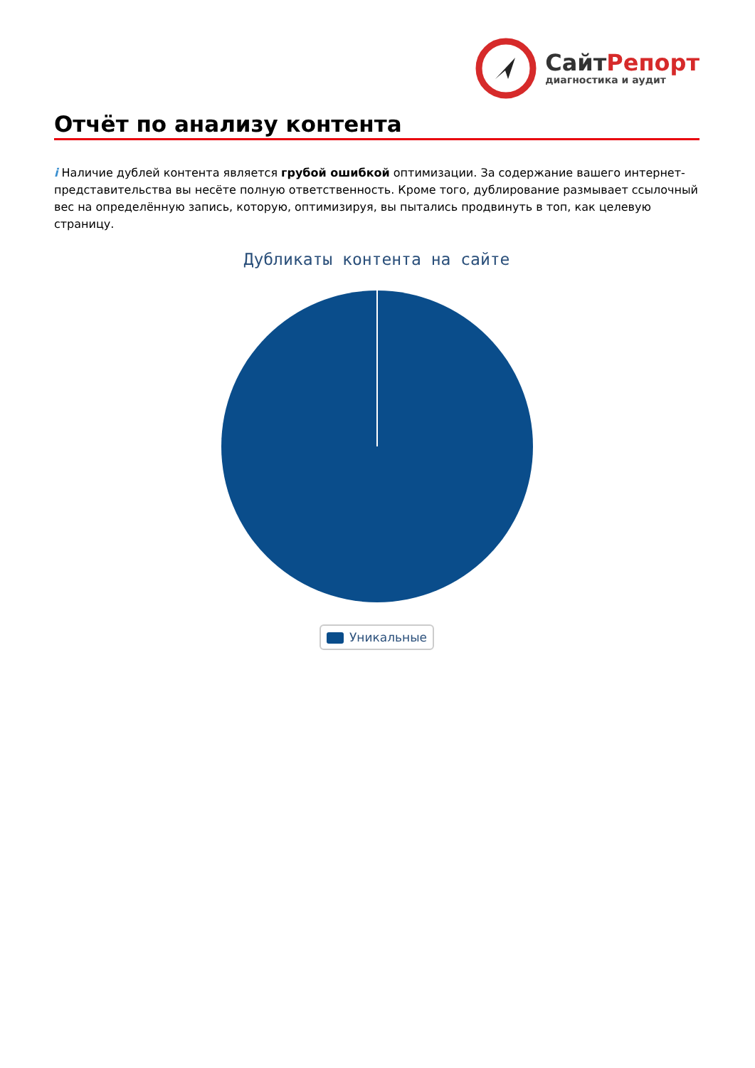СайтРепорт
диагностика и аудит
Отчёт по анализу контента
i Наличие дублей контента является грубой ошибкой оптимизации. За содержание вашего интернет-представительства вы несёте полную ответственность. Кроме того, дублирование размывает ссылочный вес на определённую запись, которую, оптимизируя, вы пытались продвинуть в топ, как целевую страницу.
Дубликаты контента на сайте
Уникальные